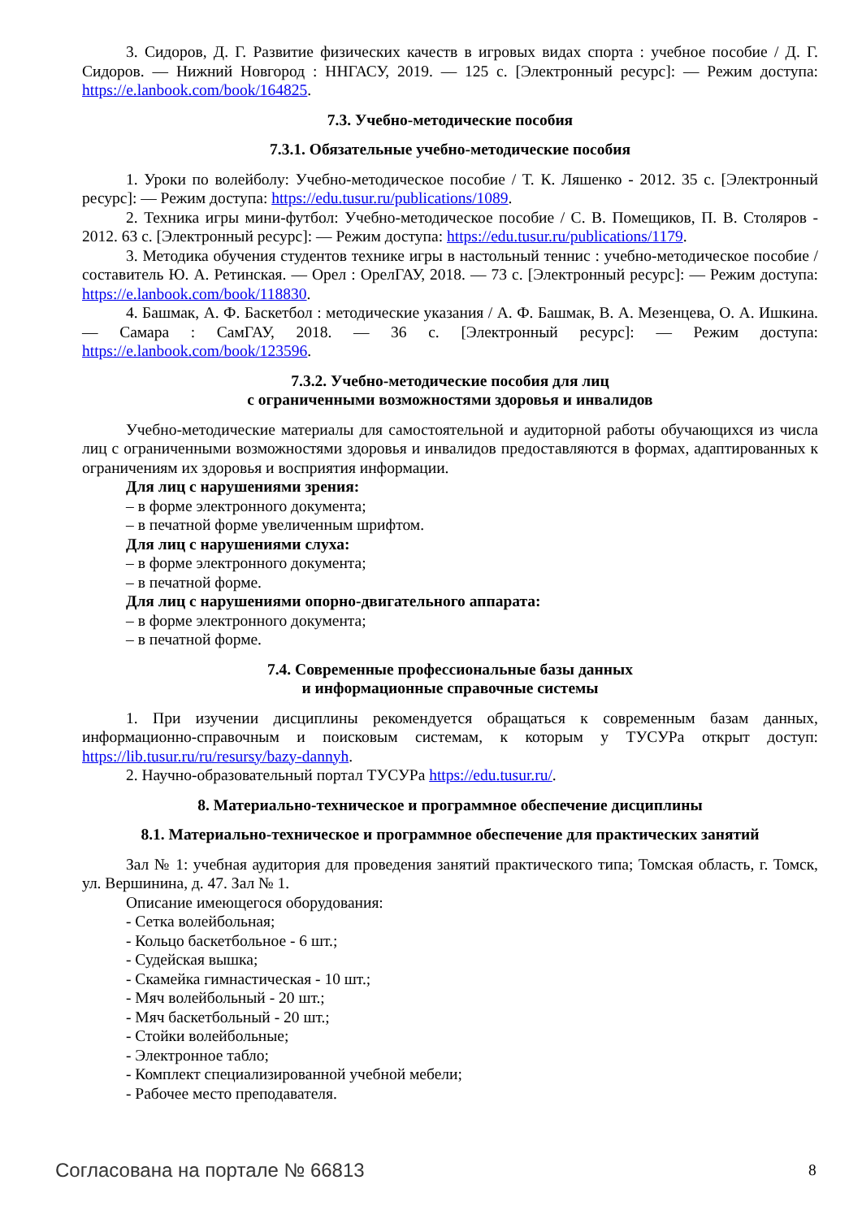3. Сидоров, Д. Г. Развитие физических качеств в игровых видах спорта : учебное пособие / Д. Г. Сидоров. — Нижний Новгород : ННГАСУ, 2019. — 125 с. [Электронный ресурс]: — Режим доступа: https://e.lanbook.com/book/164825.
7.3. Учебно-методические пособия
7.3.1. Обязательные учебно-методические пособия
1. Уроки по волейболу: Учебно-методическое пособие / Т. К. Ляшенко - 2012. 35 с. [Электронный ресурс]: — Режим доступа: https://edu.tusur.ru/publications/1089.
2. Техника игры мини-футбол: Учебно-методическое пособие / С. В. Помещиков, П. В. Столяров - 2012. 63 с. [Электронный ресурс]: — Режим доступа: https://edu.tusur.ru/publications/1179.
3. Методика обучения студентов технике игры в настольный теннис : учебно-методическое пособие / составитель Ю. А. Ретинская. — Орел : ОрелГАУ, 2018. — 73 с. [Электронный ресурс]: — Режим доступа: https://e.lanbook.com/book/118830.
4. Башмак, А. Ф. Баскетбол : методические указания / А. Ф. Башмак, В. А. Мезенцева, О. А. Ишкина. — Самара : СамГАУ, 2018. — 36 с. [Электронный ресурс]: — Режим доступа: https://e.lanbook.com/book/123596.
7.3.2. Учебно-методические пособия для лиц
с ограниченными возможностями здоровья и инвалидов
Учебно-методические материалы для самостоятельной и аудиторной работы обучающихся из числа лиц с ограниченными возможностями здоровья и инвалидов предоставляются в формах, адаптированных к ограничениям их здоровья и восприятия информации.
Для лиц с нарушениями зрения:
– в форме электронного документа;
– в печатной форме увеличенным шрифтом.
Для лиц с нарушениями слуха:
– в форме электронного документа;
– в печатной форме.
Для лиц с нарушениями опорно-двигательного аппарата:
– в форме электронного документа;
– в печатной форме.
7.4. Современные профессиональные базы данных
и информационные справочные системы
1. При изучении дисциплины рекомендуется обращаться к современным базам данных, информационно-справочным и поисковым системам, к которым у ТУСУРа открыт доступ: https://lib.tusur.ru/ru/resursy/bazy-dannyh.
2. Научно-образовательный портал ТУСУРа https://edu.tusur.ru/.
8. Материально-техническое и программное обеспечение дисциплины
8.1. Материально-техническое и программное обеспечение для практических занятий
Зал № 1: учебная аудитория для проведения занятий практического типа; Томская область, г. Томск, ул. Вершинина, д. 47. Зал № 1.
Описание имеющегося оборудования:
- Сетка волейбольная;
- Кольцо баскетбольное - 6 шт.;
- Судейская вышка;
- Скамейка гимнастическая - 10 шт.;
- Мяч волейбольный - 20 шт.;
- Мяч баскетбольный - 20 шт.;
- Стойки волейбольные;
- Электронное табло;
- Комплект специализированной учебной мебели;
- Рабочее место преподавателя.
Согласована на портале № 66813 8